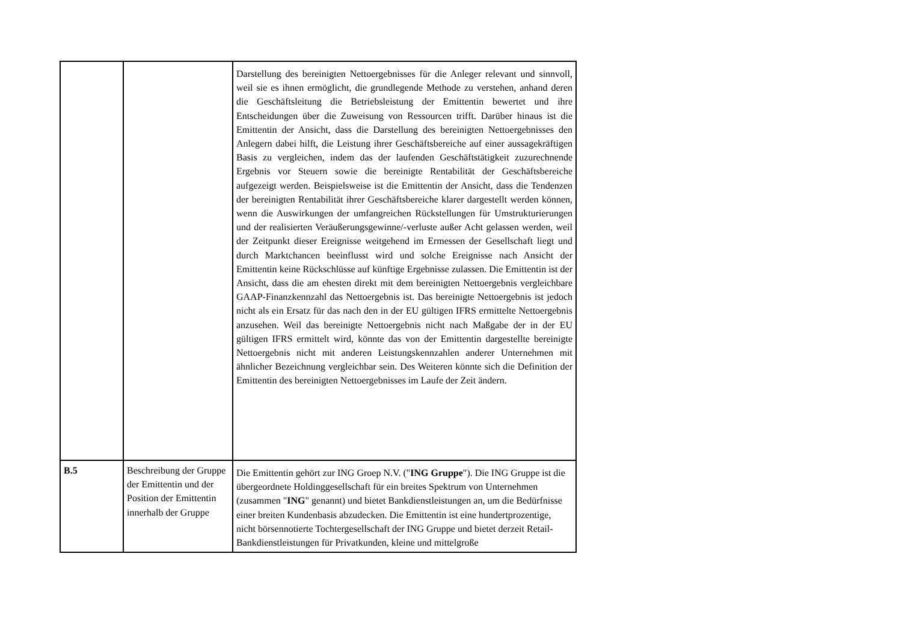| | | Darstellung des bereinigten Nettoergebnisses für die Anleger relevant und sinnvoll, weil sie es ihnen ermöglicht, die grundlegende Methode zu verstehen, anhand deren die Geschäftsleitung die Betriebsleistung der Emittentin bewertet und ihre Entscheidungen über die Zuweisung von Ressourcen trifft. Darüber hinaus ist die Emittentin der Ansicht, dass die Darstellung des bereinigten Nettoergebnisses den Anlegern dabei hilft, die Leistung ihrer Geschäftsbereiche auf einer aussagekräftigen Basis zu vergleichen, indem das der laufenden Geschäftstätigkeit zuzurechnende Ergebnis vor Steuern sowie die bereinigte Rentabilität der Geschäftsbereiche aufgezeigt werden. Beispielsweise ist die Emittentin der Ansicht, dass die Tendenzen der bereinigten Rentabilität ihrer Geschäftsbereiche klarer dargestellt werden können, wenn die Auswirkungen der umfangreichen Rückstellungen für Umstrukturierungen und der realisierten Veräußerungsgewinne/-verluste außer Acht gelassen werden, weil der Zeitpunkt dieser Ereignisse weitgehend im Ermessen der Gesellschaft liegt und durch Marktchancen beeinflusst wird und solche Ereignisse nach Ansicht der Emittentin keine Rückschlüsse auf künftige Ergebnisse zulassen. Die Emittentin ist der Ansicht, dass die am ehesten direkt mit dem bereinigten Nettoergebnis vergleichbare GAAP-Finanzkennzahl das Nettoergebnis ist. Das bereinigte Nettoergebnis ist jedoch nicht als ein Ersatz für das nach den in der EU gültigen IFRS ermittelte Nettoergebnis anzusehen. Weil das bereinigte Nettoergebnis nicht nach Maßgabe der in der EU gültigen IFRS ermittelt wird, könnte das von der Emittentin dargestellte bereinigte Nettoergebnis nicht mit anderen Leistungskennzahlen anderer Unternehmen mit ähnlicher Bezeichnung vergleichbar sein. Des Weiteren könnte sich die Definition der Emittentin des bereinigten Nettoergebnisses im Laufe der Zeit ändern. |
| B.5 | Beschreibung der Gruppe der Emittentin und der Position der Emittentin innerhalb der Gruppe | Die Emittentin gehört zur ING Groep N.V. (" ING Gruppe "). Die ING Gruppe ist die übergeordnete Holdinggesellschaft für ein breites Spektrum von Unternehmen (zusammen " ING " genannt) und bietet Bankdienstleistungen an, um die Bedürfnisse einer breiten Kundenbasis abzudecken. Die Emittentin ist eine hundertprozentige, nicht börsennotierte Tochtergesellschaft der ING Gruppe und bietet derzeit Retail-Bankdienstleistungen für Privatkunden, kleine und mittelgroße |